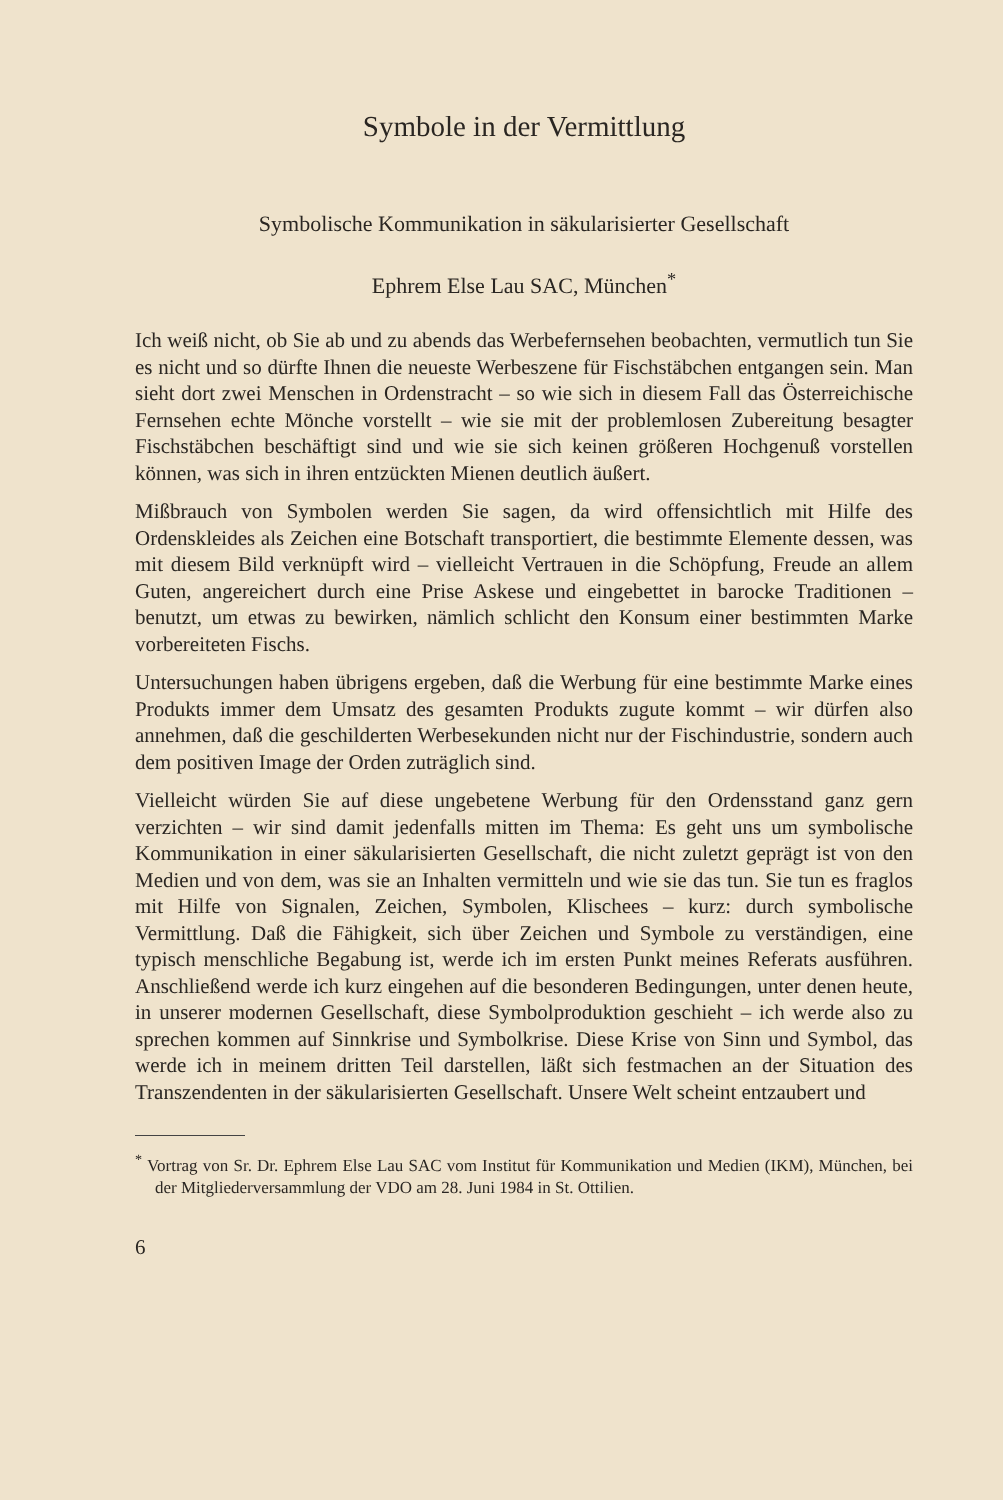Symbole in der Vermittlung
Symbolische Kommunikation in säkularisierter Gesellschaft
Ephrem Else Lau SAC, München<sup>*</sup>
Ich weiß nicht, ob Sie ab und zu abends das Werbefernsehen beobachten, vermutlich tun Sie es nicht und so dürfte Ihnen die neueste Werbeszene für Fischstäbchen entgangen sein. Man sieht dort zwei Menschen in Ordenstracht – so wie sich in diesem Fall das Österreichische Fernsehen echte Mönche vorstellt – wie sie mit der problemlosen Zubereitung besagter Fischstäbchen beschäftigt sind und wie sie sich keinen größeren Hochgenuß vorstellen können, was sich in ihren entzückten Mienen deutlich äußert.
Mißbrauch von Symbolen werden Sie sagen, da wird offensichtlich mit Hilfe des Ordenskleides als Zeichen eine Botschaft transportiert, die bestimmte Elemente dessen, was mit diesem Bild verknüpft wird – vielleicht Vertrauen in die Schöpfung, Freude an allem Guten, angereichert durch eine Prise Askese und eingebettet in barocke Traditionen – benutzt, um etwas zu bewirken, nämlich schlicht den Konsum einer bestimmten Marke vorbereiteten Fischs.
Untersuchungen haben übrigens ergeben, daß die Werbung für eine bestimmte Marke eines Produkts immer dem Umsatz des gesamten Produkts zugute kommt – wir dürfen also annehmen, daß die geschilderten Werbesekunden nicht nur der Fischindustrie, sondern auch dem positiven Image der Orden zuträglich sind.
Vielleicht würden Sie auf diese ungebetene Werbung für den Ordensstand ganz gern verzichten – wir sind damit jedenfalls mitten im Thema: Es geht uns um symbolische Kommunikation in einer säkularisierten Gesellschaft, die nicht zuletzt geprägt ist von den Medien und von dem, was sie an Inhalten vermitteln und wie sie das tun. Sie tun es fraglos mit Hilfe von Signalen, Zeichen, Symbolen, Klischees – kurz: durch symbolische Vermittlung. Daß die Fähigkeit, sich über Zeichen und Symbole zu verständigen, eine typisch menschliche Begabung ist, werde ich im ersten Punkt meines Referats ausführen. Anschließend werde ich kurz eingehen auf die besonderen Bedingungen, unter denen heute, in unserer modernen Gesellschaft, diese Symbolproduktion geschieht – ich werde also zu sprechen kommen auf Sinnkrise und Symbolkrise. Diese Krise von Sinn und Symbol, das werde ich in meinem dritten Teil darstellen, läßt sich festmachen an der Situation des Transzendenten in der säkularisierten Gesellschaft. Unsere Welt scheint entzaubert und
<sup>*</sup> Vortrag von Sr. Dr. Ephrem Else Lau SAC vom Institut für Kommunikation und Medien (IKM), München, bei der Mitgliederversammlung der VDO am 28. Juni 1984 in St. Ottilien.
6